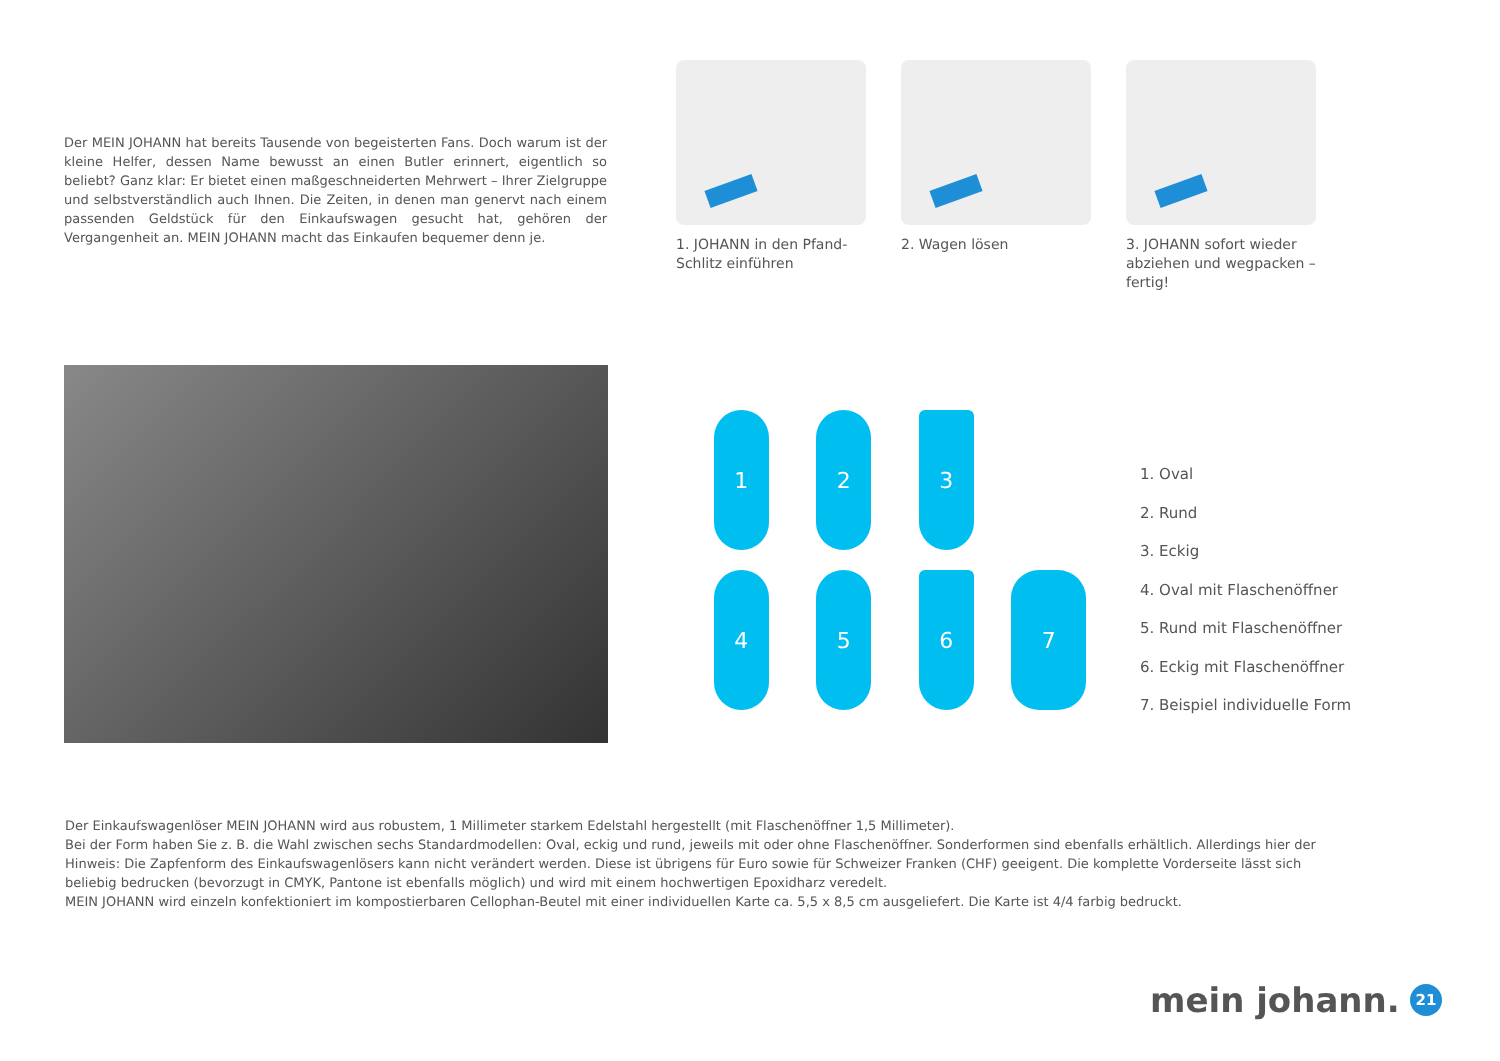Der MEIN JOHANN hat bereits Tausende von begeisterten Fans. Doch warum ist der kleine Helfer, dessen Name bewusst an einen Butler erinnert, eigentlich so beliebt? Ganz klar: Er bietet einen maßgeschneiderten Mehrwert – Ihrer Zielgruppe und selbstverständlich auch Ihnen. Die Zeiten, in denen man genervt nach einem passenden Geldstück für den Einkaufswagen gesucht hat, gehören der Vergangenheit an. MEIN JOHANN macht das Einkaufen bequemer denn je.
1. JOHANN in den Pfand-Schlitz einführen
2. Wagen lösen 3. JOHANN sofort wieder abziehen und wegpacken – fertig!
1
2
3
4
5
6
7
1. Oval
2. Rund
3. Eckig
4. Oval mit Flaschenöffner
5. Rund mit Flaschenöffner
6. Eckig mit Flaschenöffner
7. Beispiel individuelle Form
Der Einkaufswagenlöser MEIN JOHANN wird aus robustem, 1 Millimeter starkem Edelstahl hergestellt (mit Flaschenöffner 1,5 Millimeter).
Bei der Form haben Sie z. B. die Wahl zwischen sechs Standardmodellen: Oval, eckig und rund, jeweils mit oder ohne Flaschenöffner. Sonderformen sind ebenfalls erhältlich. Allerdings hier der Hinweis: Die Zapfenform des Einkaufswagenlösers kann nicht verändert werden. Diese ist übrigens für Euro sowie für Schweizer Franken (CHF) geeigent. Die komplette Vorderseite lässt sich beliebig bedrucken (bevorzugt in CMYK, Pantone ist ebenfalls möglich) und wird mit einem hochwertigen Epoxidharz veredelt.
MEIN JOHANN wird einzeln konfektioniert im kompostierbaren Cellophan-Beutel mit einer individuellen Karte ca. 5,5 x 8,5 cm ausgeliefert. Die Karte ist 4/4 farbig bedruckt.
mein johann. 21